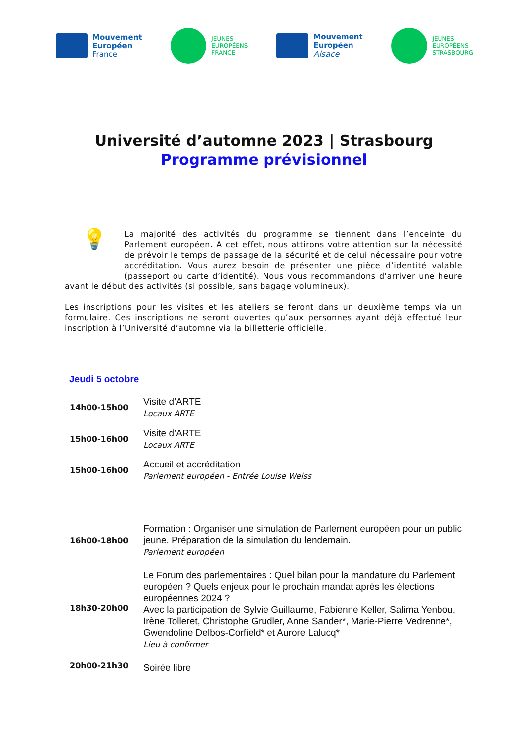Mouvement
Européen
France
JEUNES
EUROPÉENS
FRANCE
Mouvement
Européen
Alsace
JEUNES
EUROPÉENS
STRASBOURG
Université d’automne 2023 | Strasbourg
Programme prévisionnel
💡
La majorité des activités du programme se tiennent dans l’enceinte du Parlement européen. A cet effet, nous attirons votre attention sur la nécessité de prévoir le temps de passage de la sécurité et de celui nécessaire pour votre accréditation. Vous aurez besoin de présenter une pièce d’identité valable (passeport ou carte d’identité). Nous vous recommandons d'arriver une heure avant le début des activités (si possible, sans bagage volumineux).
Les inscriptions pour les visites et les ateliers se feront dans un deuxième temps via un formulaire. Ces inscriptions ne seront ouvertes qu’aux personnes ayant déjà effectué leur inscription à l’Université d’automne via la billetterie officielle.
Jeudi 5 octobre
| 14h00-15h00 | Visite d’ARTE Locaux ARTE |
| 15h00-16h00 | Visite d’ARTE Locaux ARTE |
| 15h00-16h00 | Accueil et accréditation Parlement européen - Entrée Louise Weiss |
| 16h00-18h00 | Formation : Organiser une simulation de Parlement européen pour un public jeune. Préparation de la simulation du lendemain. Parlement européen |
| 18h30-20h00 | Le Forum des parlementaires : Quel bilan pour la mandature du Parlement européen ? Quels enjeux pour le prochain mandat après les élections européennes 2024 ? Avec la participation de Sylvie Guillaume, Fabienne Keller, Salima Yenbou, Irène Tolleret, Christophe Grudler, Anne Sander*, Marie-Pierre Vedrenne*, Gwendoline Delbos-Corfield* et Aurore Lalucq* Lieu à confirmer |
| 20h00-21h30 | Soirée libre |